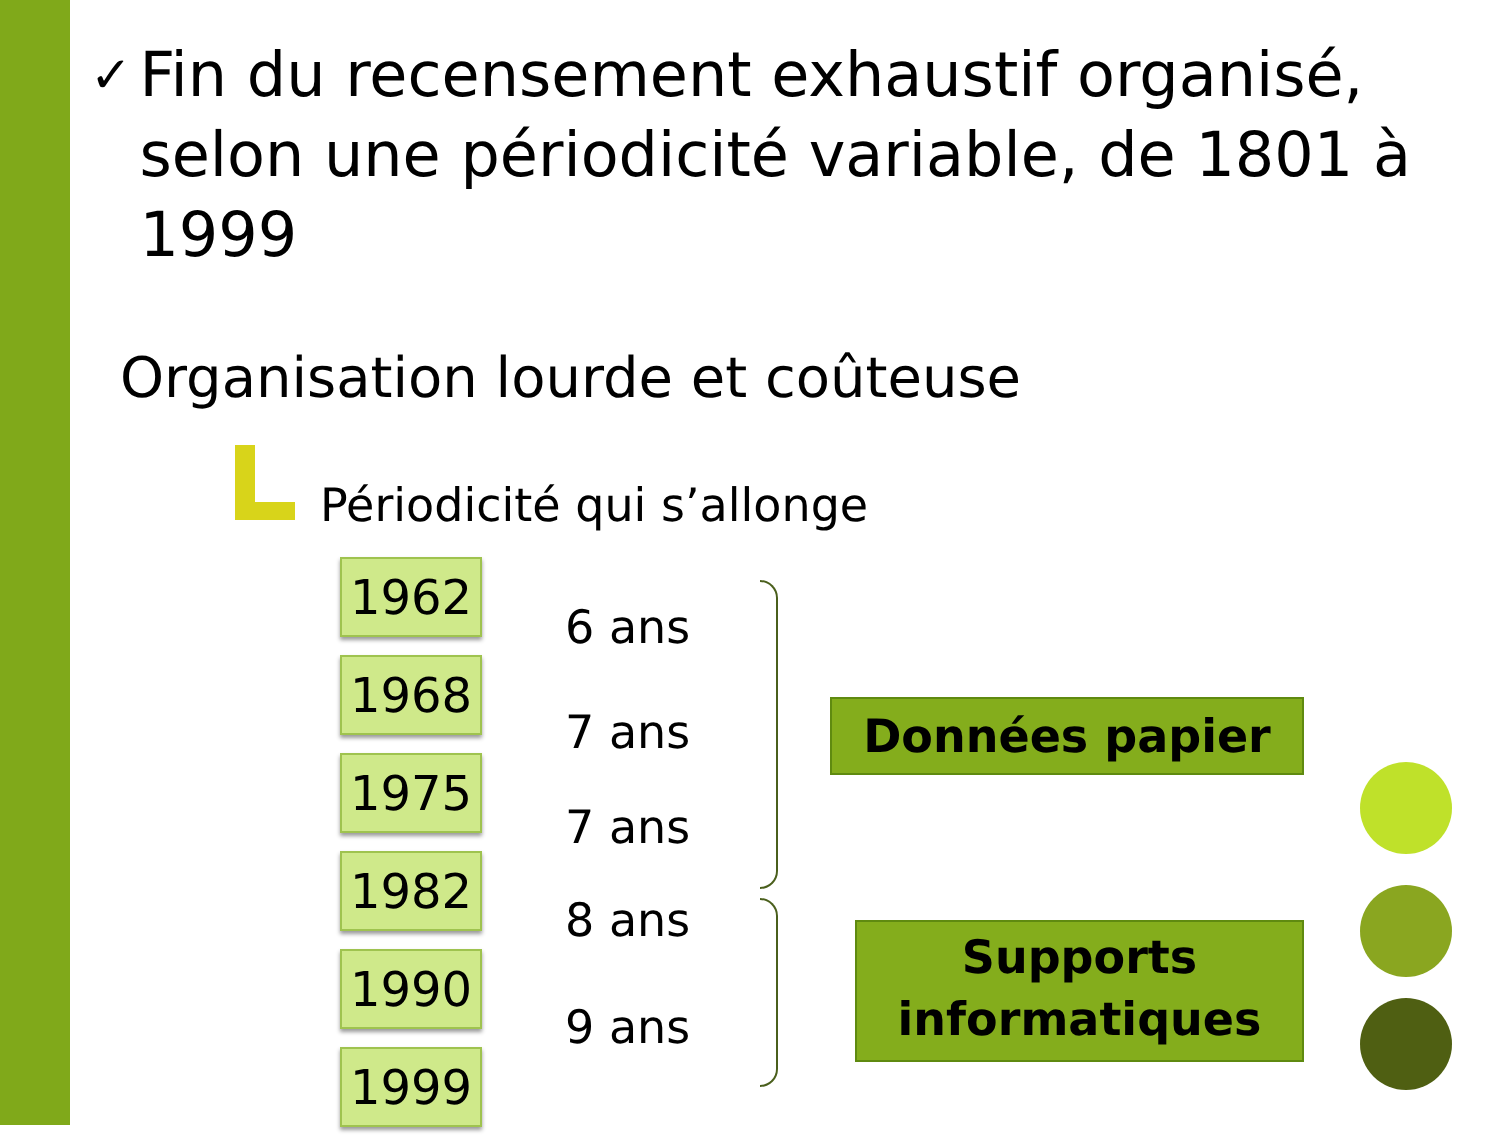✓ Fin du recensement exhaustif organisé, selon une périodicité variable, de 1801 à 1999
Organisation lourde et coûteuse
Périodicité qui s’allonge
1962
1968
1975
1982
1990
1999
6 ans
7 ans
7 ans
8 ans
9 ans
Données papier
Supports informatiques